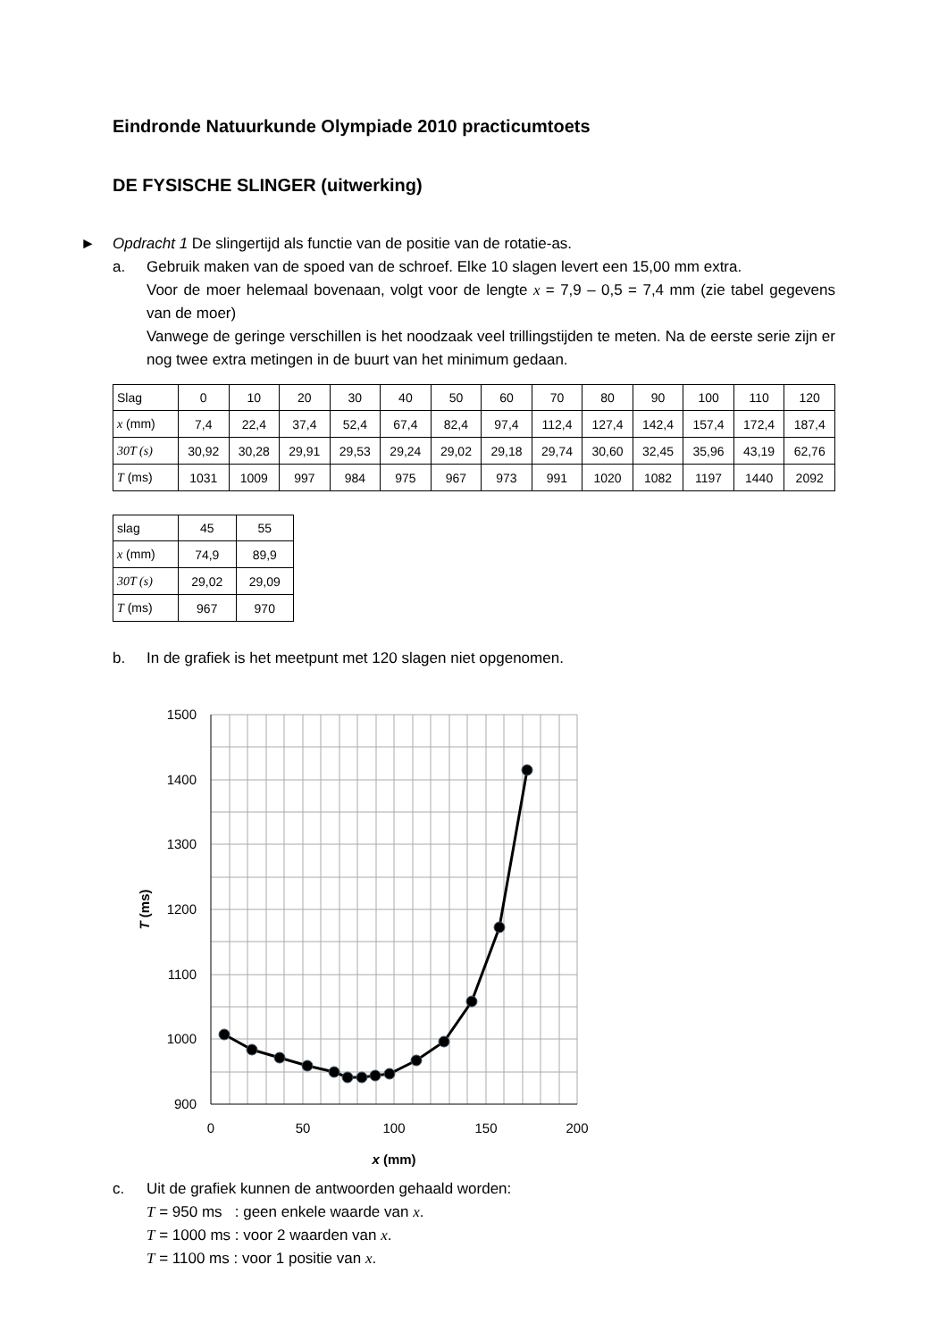Eindronde Natuurkunde Olympiade 2010 practicumtoets
DE FYSISCHE SLINGER (uitwerking)
► Opdracht 1 De slingertijd als functie van de positie van de rotatie-as.
a. Gebruik maken van de spoed van de schroef. Elke 10 slagen levert een 15,00 mm extra.
Voor de moer helemaal bovenaan, volgt voor de lengte x = 7,9 – 0,5 = 7,4 mm (zie tabel gegevens van de moer)
Vanwege de geringe verschillen is het noodzaak veel trillingstijden te meten. Na de eerste serie zijn er nog twee extra metingen in de buurt van het minimum gedaan.
| Slag | 0 | 10 | 20 | 30 | 40 | 50 | 60 | 70 | 80 | 90 | 100 | 110 | 120 |
| x (mm) | 7,4 | 22,4 | 37,4 | 52,4 | 67,4 | 82,4 | 97,4 | 112,4 | 127,4 | 142,4 | 157,4 | 172,4 | 187,4 |
| 30T (s) | 30,92 | 30,28 | 29,91 | 29,53 | 29,24 | 29,02 | 29,18 | 29,74 | 30,60 | 32,45 | 35,96 | 43,19 | 62,76 |
| T (ms) | 1031 | 1009 | 997 | 984 | 975 | 967 | 973 | 991 | 1020 | 1082 | 1197 | 1440 | 2092 |
| slag | 45 | 55 |
| x (mm) | 74,9 | 89,9 |
| 30T (s) | 29,02 | 29,09 |
| T (ms) | 967 | 970 |
b. In de grafiek is het meetpunt met 120 slagen niet opgenomen.
1500
1400
1300
1200
1100
1000
900
0
50
100
150
200
x (mm)
T (ms)
c. Uit de grafiek kunnen de antwoorden gehaald worden:
T = 950 ms : geen enkele waarde van x.
T = 1000 ms : voor 2 waarden van x.
T = 1100 ms : voor 1 positie van x.